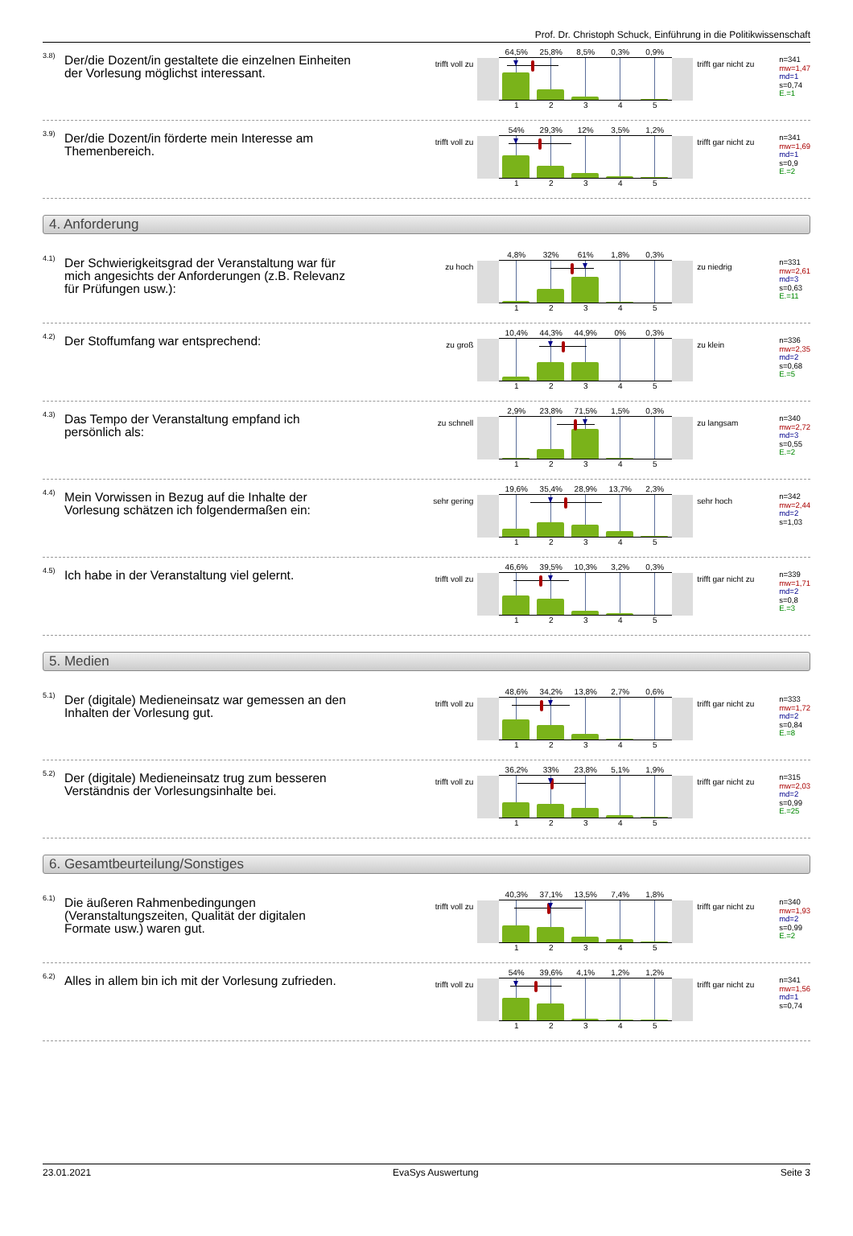Prof. Dr. Christoph Schuck, Einführung in die Politikwissenschaft
3.8) Der/die Dozent/in gestaltete die einzelnen Einheiten der Vorlesung möglichst interessant.
trifft voll zu
64,5% 25,8% 8,5% 0,3% 0,9%
12345
trifft gar nicht zu
n=341
mw=1,47
md=1
s=0,74
E.=1
3.9) Der/die Dozent/in förderte mein Interesse am Themenbereich.
trifft voll zu
54% 29,3% 12% 3,5% 1,2%
12345
trifft gar nicht zu
n=341
mw=1,69
md=1
s=0,9
E.=2
4. Anforderung
4.1) Der Schwierigkeitsgrad der Veranstaltung war für mich angesichts der Anforderungen (z.B. Relevanz für Prüfungen usw.):
zu hoch
4,8% 32% 61% 1,8% 0,3%
12345
zu niedrig
n=331
mw=2,61
md=3
s=0,63
E.=11
4.2) Der Stoffumfang war entsprechend:
zu groß
10,4% 44,3% 44,9% 0% 0,3%
12345
zu klein
n=336
mw=2,35
md=2
s=0,68
E.=5
4.3) Das Tempo der Veranstaltung empfand ich persönlich als:
zu schnell
2,9% 23,8% 71,5% 1,5% 0,3%
12345
zu langsam
n=340
mw=2,72
md=3
s=0,55
E.=2
4.4) Mein Vorwissen in Bezug auf die Inhalte der Vorlesung schätzen ich folgendermaßen ein:
sehr gering
19,6% 35,4% 28,9% 13,7% 2,3%
12345
sehr hoch
n=342
mw=2,44
md=2
s=1,03
4.5) Ich habe in der Veranstaltung viel gelernt.
trifft voll zu
46,6% 39,5% 10,3% 3,2% 0,3%
12345
trifft gar nicht zu
n=339
mw=1,71
md=2
s=0,8
E.=3
5. Medien
5.1) Der (digitale) Medieneinsatz war gemessen an den Inhalten der Vorlesung gut.
trifft voll zu
48,6% 34,2% 13,8% 2,7% 0,6%
12345
trifft gar nicht zu
n=333
mw=1,72
md=2
s=0,84
E.=8
5.2) Der (digitale) Medieneinsatz trug zum besseren Verständnis der Vorlesungsinhalte bei.
trifft voll zu
36,2% 33% 23,8% 5,1% 1,9%
12345
trifft gar nicht zu
n=315
mw=2,03
md=2
s=0,99
E.=25
6. Gesamtbeurteilung/Sonstiges
6.1) Die äußeren Rahmenbedingungen (Veranstaltungszeiten, Qualität der digitalen Formate usw.) waren gut.
trifft voll zu
40,3% 37,1% 13,5% 7,4% 1,8%
12345
trifft gar nicht zu
n=340
mw=1,93
md=2
s=0,99
E.=2
6.2) Alles in allem bin ich mit der Vorlesung zufrieden.
trifft voll zu
54% 39,6% 4,1% 1,2% 1,2%
12345
trifft gar nicht zu
n=341
mw=1,56
md=1
s=0,74
23.01.2021 EvaSys Auswertung Seite 3